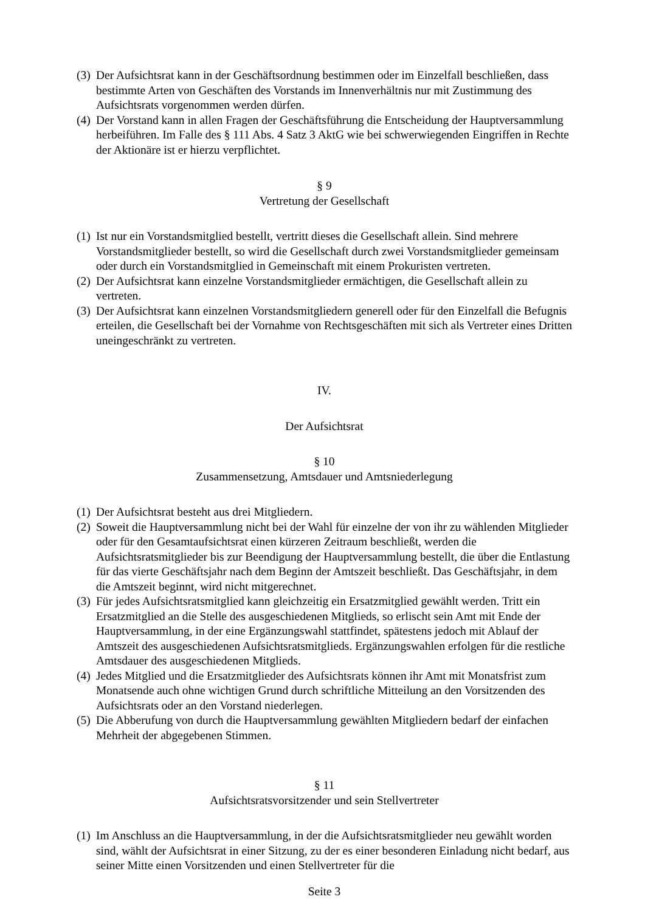(3) Der Aufsichtsrat kann in der Geschäftsordnung bestimmen oder im Einzelfall beschließen, dass bestimmte Arten von Geschäften des Vorstands im Innenverhältnis nur mit Zustimmung des Aufsichtsrats vorgenommen werden dürfen.
(4) Der Vorstand kann in allen Fragen der Geschäftsführung die Entscheidung der Hauptversammlung herbeiführen. Im Falle des § 111 Abs. 4 Satz 3 AktG wie bei schwerwiegenden Eingriffen in Rechte der Aktionäre ist er hierzu verpflichtet.
§ 9
Vertretung der Gesellschaft
(1) Ist nur ein Vorstandsmitglied bestellt, vertritt dieses die Gesellschaft allein. Sind mehrere Vorstandsmitglieder bestellt, so wird die Gesellschaft durch zwei Vorstandsmitglieder gemeinsam oder durch ein Vorstandsmitglied in Gemeinschaft mit einem Prokuristen vertreten.
(2) Der Aufsichtsrat kann einzelne Vorstandsmitglieder ermächtigen, die Gesellschaft allein zu vertreten.
(3) Der Aufsichtsrat kann einzelnen Vorstandsmitgliedern generell oder für den Einzelfall die Befugnis erteilen, die Gesellschaft bei der Vornahme von Rechtsgeschäften mit sich als Vertreter eines Dritten uneingeschränkt zu vertreten.
IV.
Der Aufsichtsrat
§ 10
Zusammensetzung, Amtsdauer und Amtsniederlegung
(1) Der Aufsichtsrat besteht aus drei Mitgliedern.
(2) Soweit die Hauptversammlung nicht bei der Wahl für einzelne der von ihr zu wählenden Mitglieder oder für den Gesamtaufsichtsrat einen kürzeren Zeitraum beschließt, werden die Aufsichtsratsmitglieder bis zur Beendigung der Hauptversammlung bestellt, die über die Entlastung für das vierte Geschäftsjahr nach dem Beginn der Amtszeit beschließt. Das Geschäftsjahr, in dem die Amtszeit beginnt, wird nicht mitgerechnet.
(3) Für jedes Aufsichtsratsmitglied kann gleichzeitig ein Ersatzmitglied gewählt werden. Tritt ein Ersatzmitglied an die Stelle des ausgeschiedenen Mitglieds, so erlischt sein Amt mit Ende der Hauptversammlung, in der eine Ergänzungswahl stattfindet, spätestens jedoch mit Ablauf der Amtszeit des ausgeschiedenen Aufsichtsratsmitglieds. Ergänzungswahlen erfolgen für die restliche Amtsdauer des ausgeschiedenen Mitglieds.
(4) Jedes Mitglied und die Ersatzmitglieder des Aufsichtsrats können ihr Amt mit Monatsfrist zum Monatsende auch ohne wichtigen Grund durch schriftliche Mitteilung an den Vorsitzenden des Aufsichtsrats oder an den Vorstand niederlegen.
(5) Die Abberufung von durch die Hauptversammlung gewählten Mitgliedern bedarf der einfachen Mehrheit der abgegebenen Stimmen.
§ 11
Aufsichtsratsvorsitzender und sein Stellvertreter
(1) Im Anschluss an die Hauptversammlung, in der die Aufsichtsratsmitglieder neu gewählt worden sind, wählt der Aufsichtsrat in einer Sitzung, zu der es einer besonderen Einladung nicht bedarf, aus seiner Mitte einen Vorsitzenden und einen Stellvertreter für die
Seite 3